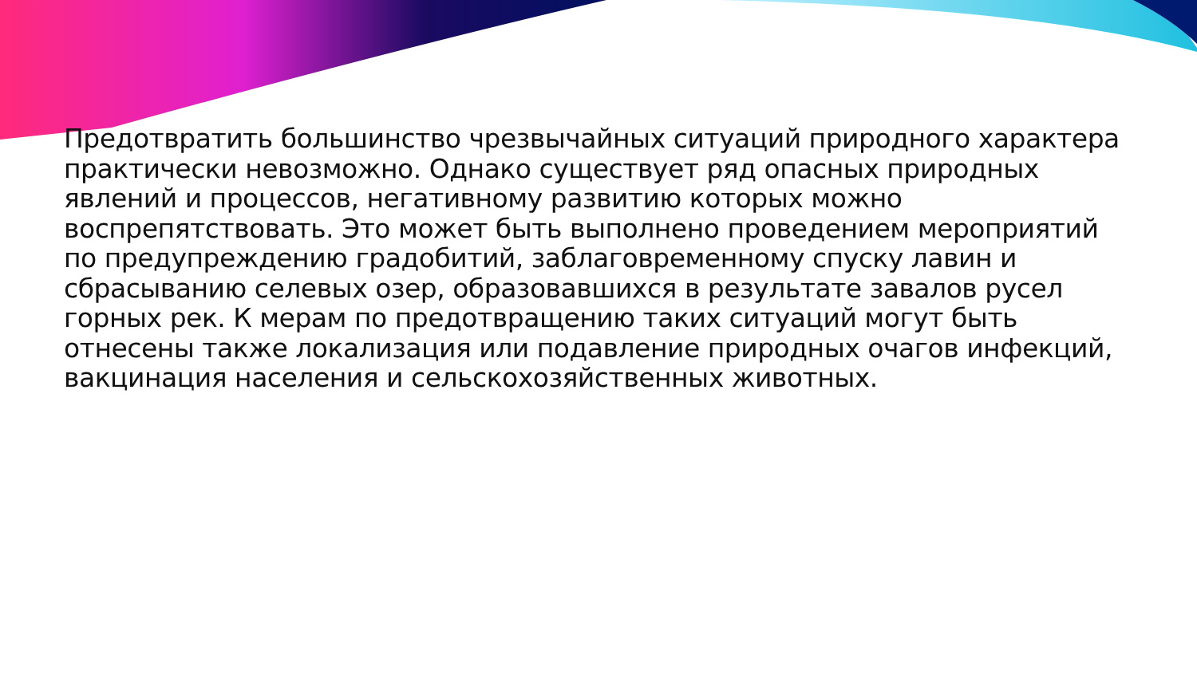Предотвратить большинство чрезвычайных ситуаций природного характера практически невозможно. Однако существует ряд опасных природных явлений и процессов, негативному развитию которых можно воспрепятствовать. Это может быть выполнено проведением мероприятий по предупреждению градобитий, заблаговременному спуску лавин и сбрасыванию селевых озер, образовавшихся в результате завалов русел горных рек. К мерам по предотвращению таких ситуаций могут быть отнесены также локализация или подавление природных очагов инфекций, вакцинация населения и сельскохозяйственных животных.